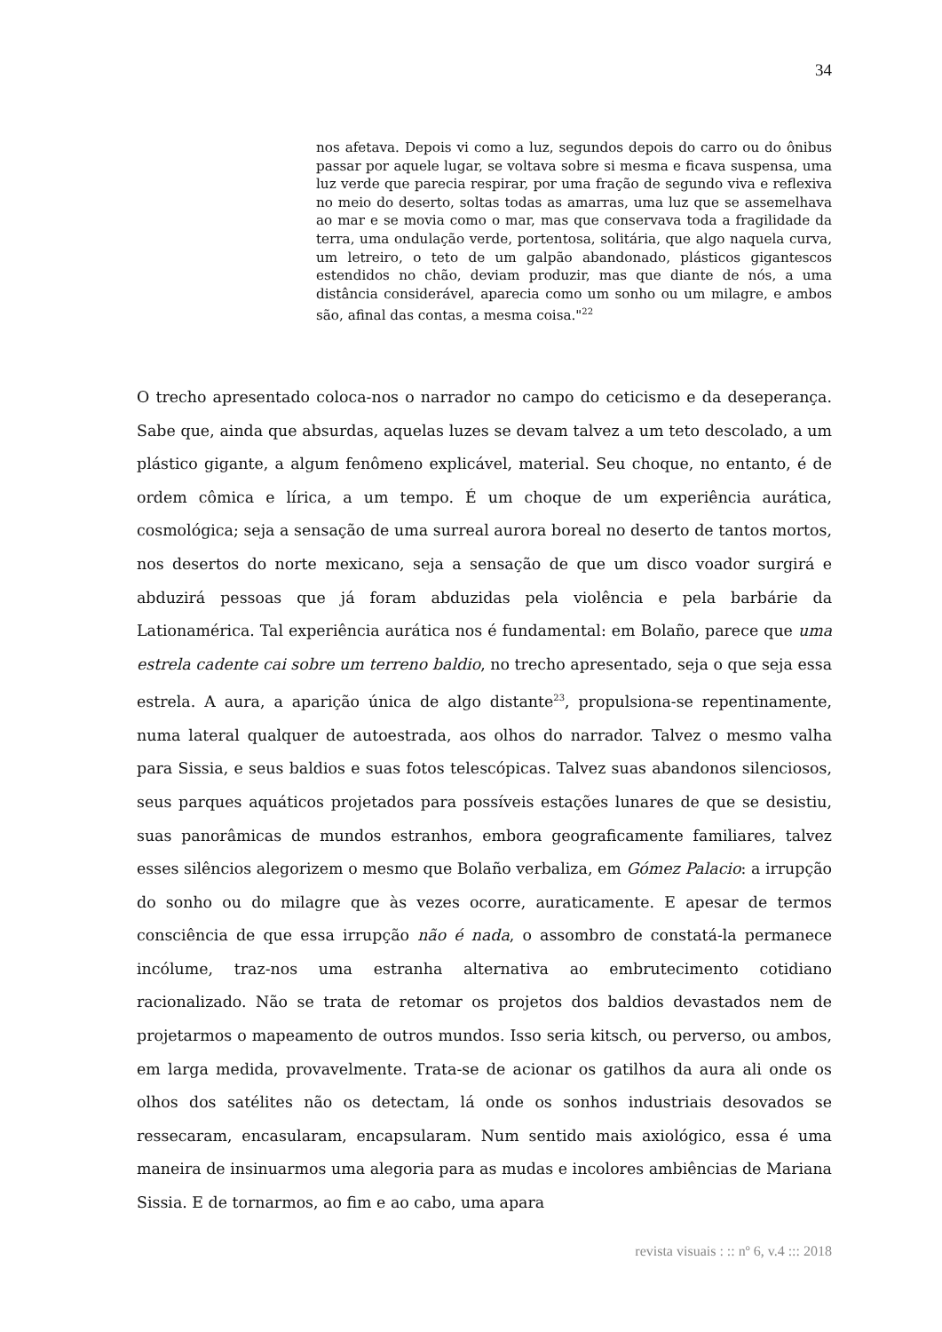34
nos afetava. Depois vi como a luz, segundos depois do carro ou do ônibus passar por aquele lugar, se voltava sobre si mesma e ficava suspensa, uma luz verde que parecia respirar, por uma fração de segundo viva e reflexiva no meio do deserto, soltas todas as amarras, uma luz que se assemelhava ao mar e se movia como o mar, mas que conservava toda a fragilidade da terra, uma ondulação verde, portentosa, solitária, que algo naquela curva, um letreiro, o teto de um galpão abandonado, plásticos gigantescos estendidos no chão, deviam produzir, mas que diante de nós, a uma distância considerável, aparecia como um sonho ou um milagre, e ambos são, afinal das contas, a mesma coisa."<sup>22</sup>
O trecho apresentado coloca-nos o narrador no campo do ceticismo e da deseperança. Sabe que, ainda que absurdas, aquelas luzes se devam talvez a um teto descolado, a um plástico gigante, a algum fenômeno explicável, material. Seu choque, no entanto, é de ordem cômica e lírica, a um tempo. É um choque de um experiência aurática, cosmológica; seja a sensação de uma surreal aurora boreal no deserto de tantos mortos, nos desertos do norte mexicano, seja a sensação de que um disco voador surgirá e abduzirá pessoas que já foram abduzidas pela violência e pela barbárie da Lationamérica. Tal experiência aurática nos é fundamental: em Bolaño, parece que uma estrela cadente cai sobre um terreno baldio, no trecho apresentado, seja o que seja essa estrela. A aura, a aparição única de algo distante<sup>23</sup>, propulsiona-se repentinamente, numa lateral qualquer de autoestrada, aos olhos do narrador. Talvez o mesmo valha para Sissia, e seus baldios e suas fotos telescópicas. Talvez suas abandonos silenciosos, seus parques aquáticos projetados para possíveis estações lunares de que se desistiu, suas panorâmicas de mundos estranhos, embora geograficamente familiares, talvez esses silêncios alegorizem o mesmo que Bolaño verbaliza, em Gómez Palacio: a irrupção do sonho ou do milagre que às vezes ocorre, auraticamente. E apesar de termos consciência de que essa irrupção não é nada, o assombro de constatá-la permanece incólume, traz-nos uma estranha alternativa ao embrutecimento cotidiano racionalizado. Não se trata de retomar os projetos dos baldios devastados nem de projetarmos o mapeamento de outros mundos. Isso seria kitsch, ou perverso, ou ambos, em larga medida, provavelmente. Trata-se de acionar os gatilhos da aura ali onde os olhos dos satélites não os detectam, lá onde os sonhos industriais desovados se ressecaram, encasularam, encapsularam. Num sentido mais axiológico, essa é uma maneira de insinuarmos uma alegoria para as mudas e incolores ambiências de Mariana Sissia. E de tornarmos, ao fim e ao cabo, uma apara
revista visuais : :: nº 6, v.4 ::: 2018